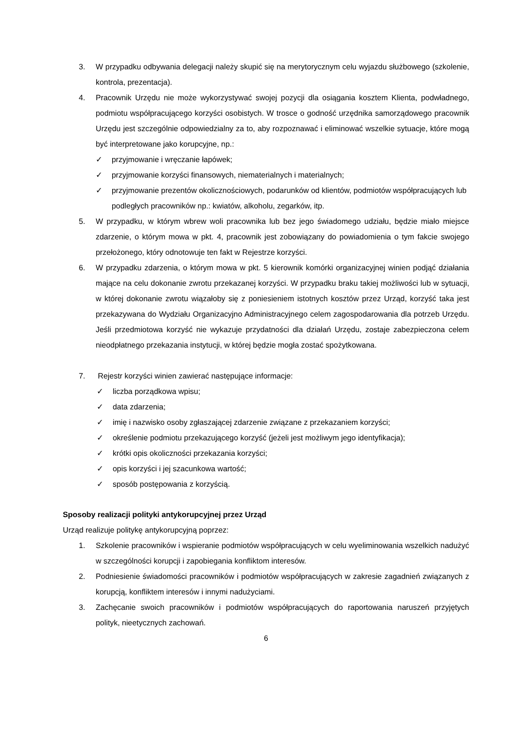3. W przypadku odbywania delegacji należy skupić się na merytorycznym celu wyjazdu służbowego (szkolenie, kontrola, prezentacja).
4. Pracownik Urzędu nie może wykorzystywać swojej pozycji dla osiągania kosztem Klienta, podwładnego, podmiotu współpracującego korzyści osobistych. W trosce o godność urzędnika samorządowego pracownik Urzędu jest szczególnie odpowiedzialny za to, aby rozpoznawać i eliminować wszelkie sytuacje, które mogą być interpretowane jako korupcyjne, np.:
✓ przyjmowanie i wręczanie łapówek;
✓ przyjmowanie korzyści finansowych, niematerialnych i materialnych;
✓ przyjmowanie prezentów okolicznościowych, podarunków od klientów, podmiotów współpracujących lub podległych pracowników np.: kwiatów, alkoholu, zegarków, itp.
5. W przypadku, w którym wbrew woli pracownika lub bez jego świadomego udziału, będzie miało miejsce zdarzenie, o którym mowa w pkt. 4, pracownik jest zobowiązany do powiadomienia o tym fakcie swojego przełożonego, który odnotowuje ten fakt w Rejestrze korzyści.
6. W przypadku zdarzenia, o którym mowa w pkt. 5 kierownik komórki organizacyjnej winien podjąć działania mające na celu dokonanie zwrotu przekazanej korzyści. W przypadku braku takiej możliwości lub w sytuacji, w której dokonanie zwrotu wiązałoby się z poniesieniem istotnych kosztów przez Urząd, korzyść taka jest przekazywana do Wydziału Organizacyjno Administracyjnego celem zagospodarowania dla potrzeb Urzędu. Jeśli przedmiotowa korzyść nie wykazuje przydatności dla działań Urzędu, zostaje zabezpieczona celem nieodpłatnego przekazania instytucji, w której będzie mogła zostać spożytkowana.
7. Rejestr korzyści winien zawierać następujące informacje:
✓ liczba porządkowa wpisu;
✓ data zdarzenia;
✓ imię i nazwisko osoby zgłaszającej zdarzenie związane z przekazaniem korzyści;
✓ określenie podmiotu przekazującego korzyść (jeżeli jest możliwym jego identyfikacja);
✓ krótki opis okoliczności przekazania korzyści;
✓ opis korzyści i jej szacunkowa wartość;
✓ sposób postępowania z korzyścią.
Sposoby realizacji polityki antykorupcyjnej przez Urząd
Urząd realizuje politykę antykorupcyjną poprzez:
1. Szkolenie pracowników i wspieranie podmiotów współpracujących w celu wyeliminowania wszelkich nadużyć w szczególności korupcji i zapobiegania konfliktom interesów.
2. Podniesienie świadomości pracowników i podmiotów współpracujących w zakresie zagadnień związanych z korupcją, konfliktem interesów i innymi nadużyciami.
3. Zachęcanie swoich pracowników i podmiotów współpracujących do raportowania naruszeń przyjętych polityk, nieetycznych zachowań.
6